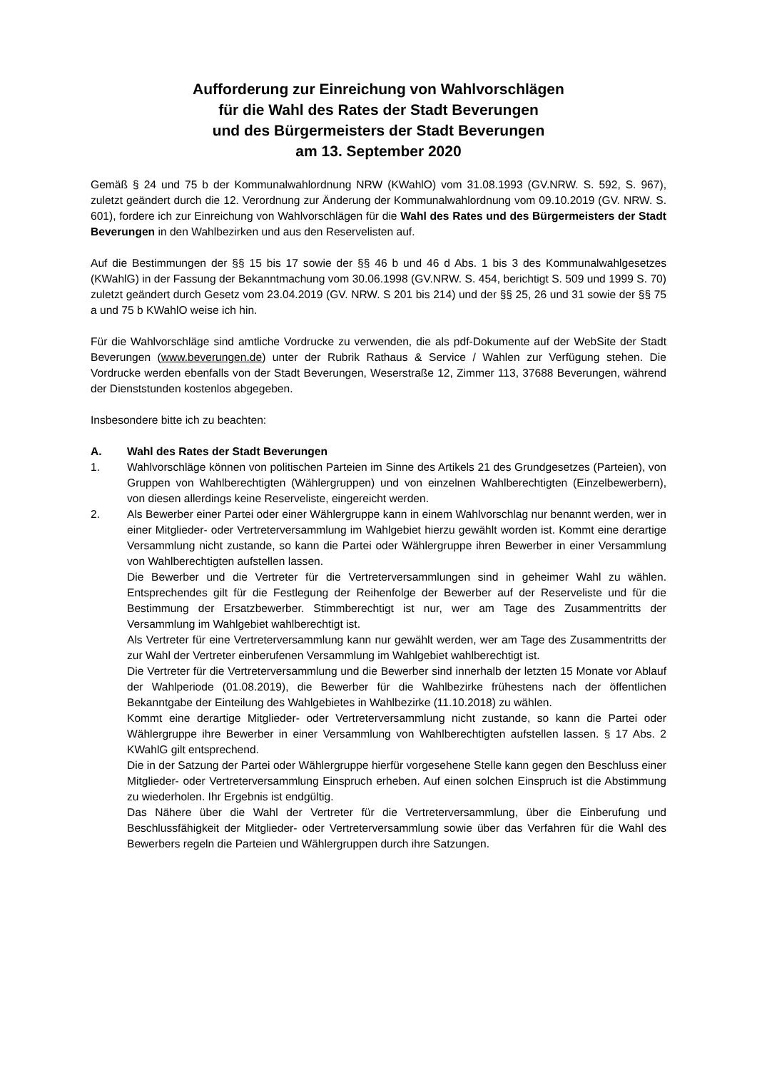Aufforderung zur Einreichung von Wahlvorschlägen
für die Wahl des Rates der Stadt Beverungen
und des Bürgermeisters der Stadt Beverungen
am 13. September 2020
Gemäß § 24 und 75 b der Kommunalwahlordnung NRW (KWahlO) vom 31.08.1993 (GV.NRW. S. 592, S. 967), zuletzt geändert durch die 12. Verordnung zur Änderung der Kommunalwahlordnung vom 09.10.2019 (GV. NRW. S. 601), fordere ich zur Einreichung von Wahlvorschlägen für die Wahl des Rates und des Bürgermeisters der Stadt Beverungen in den Wahlbezirken und aus den Reservelisten auf.
Auf die Bestimmungen der §§ 15 bis 17 sowie der §§ 46 b und 46 d Abs. 1 bis 3 des Kommunalwahlgesetzes (KWahlG) in der Fassung der Bekanntmachung vom 30.06.1998 (GV.NRW. S. 454, berichtigt S. 509 und 1999 S. 70) zuletzt geändert durch Gesetz vom 23.04.2019 (GV. NRW. S 201 bis 214) und der §§ 25, 26 und 31 sowie der §§ 75 a und 75 b KWahlO weise ich hin.
Für die Wahlvorschläge sind amtliche Vordrucke zu verwenden, die als pdf-Dokumente auf der WebSite der Stadt Beverungen (www.beverungen.de) unter der Rubrik Rathaus & Service / Wahlen zur Verfügung stehen. Die Vordrucke werden ebenfalls von der Stadt Beverungen, Weserstraße 12, Zimmer 113, 37688 Beverungen, während der Dienststunden kostenlos abgegeben.
Insbesondere bitte ich zu beachten:
A. Wahl des Rates der Stadt Beverungen
1. Wahlvorschläge können von politischen Parteien im Sinne des Artikels 21 des Grundgesetzes (Parteien), von Gruppen von Wahlberechtigten (Wählergruppen) und von einzelnen Wahlberechtigten (Einzelbewerbern), von diesen allerdings keine Reserveliste, eingereicht werden.
2. Als Bewerber einer Partei oder einer Wählergruppe kann in einem Wahlvorschlag nur benannt werden, wer in einer Mitglieder- oder Vertreterversammlung im Wahlgebiet hierzu gewählt worden ist. Kommt eine derartige Versammlung nicht zustande, so kann die Partei oder Wählergruppe ihren Bewerber in einer Versammlung von Wahlberechtigten aufstellen lassen.
Die Bewerber und die Vertreter für die Vertreterversammlungen sind in geheimer Wahl zu wählen. Entsprechendes gilt für die Festlegung der Reihenfolge der Bewerber auf der Reserveliste und für die Bestimmung der Ersatzbewerber. Stimmberechtigt ist nur, wer am Tage des Zusammentritts der Versammlung im Wahlgebiet wahlberechtigt ist.
Als Vertreter für eine Vertreterversammlung kann nur gewählt werden, wer am Tage des Zusammentritts der zur Wahl der Vertreter einberufenen Versammlung im Wahlgebiet wahlberechtigt ist.
Die Vertreter für die Vertreterversammlung und die Bewerber sind innerhalb der letzten 15 Monate vor Ablauf der Wahlperiode (01.08.2019), die Bewerber für die Wahlbezirke frühestens nach der öffentlichen Bekanntgabe der Einteilung des Wahlgebietes in Wahlbezirke (11.10.2018) zu wählen.
Kommt eine derartige Mitglieder- oder Vertreterversammlung nicht zustande, so kann die Partei oder Wählergruppe ihre Bewerber in einer Versammlung von Wahlberechtigten aufstellen lassen. § 17 Abs. 2 KWahlG gilt entsprechend.
Die in der Satzung der Partei oder Wählergruppe hierfür vorgesehene Stelle kann gegen den Beschluss einer Mitglieder- oder Vertreterversammlung Einspruch erheben. Auf einen solchen Einspruch ist die Abstimmung zu wiederholen. Ihr Ergebnis ist endgültig.
Das Nähere über die Wahl der Vertreter für die Vertreterversammlung, über die Einberufung und Beschlussfähigkeit der Mitglieder- oder Vertreterversammlung sowie über das Verfahren für die Wahl des Bewerbers regeln die Parteien und Wählergruppen durch ihre Satzungen.